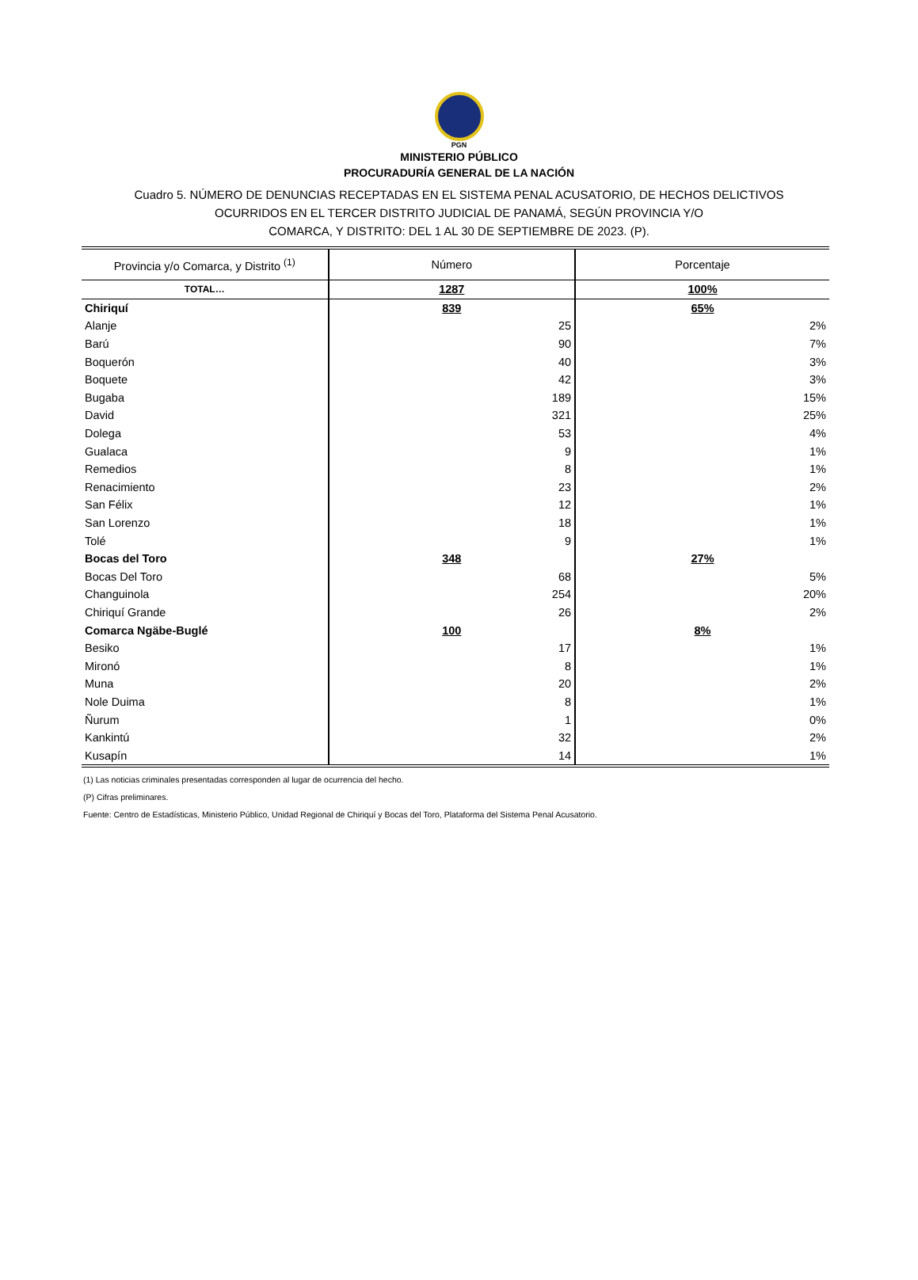PGN
MINISTERIO PÚBLICO
PROCURADURÍA GENERAL DE LA NACIÓN
Cuadro 5. NÚMERO DE DENUNCIAS RECEPTADAS EN EL SISTEMA PENAL ACUSATORIO, DE HECHOS DELICTIVOS
OCURRIDOS EN EL TERCER DISTRITO JUDICIAL DE PANAMÁ, SEGÚN PROVINCIA Y/O
COMARCA, Y DISTRITO: DEL 1 AL 30 DE SEPTIEMBRE DE 2023. (P).
| Provincia y/o Comarca, y Distrito <sup>(1)</sup> | Número | Porcentaje |
| --- | --- | --- |
| TOTAL… | 1287 | 100% |
| Chiriquí | 839 | 65% |
| Alanje | 25 | 2% |
| Barú | 90 | 7% |
| Boquerón | 40 | 3% |
| Boquete | 42 | 3% |
| Bugaba | 189 | 15% |
| David | 321 | 25% |
| Dolega | 53 | 4% |
| Gualaca | 9 | 1% |
| Remedios | 8 | 1% |
| Renacimiento | 23 | 2% |
| San Félix | 12 | 1% |
| San Lorenzo | 18 | 1% |
| Tolé | 9 | 1% |
| Bocas del Toro | 348 | 27% |
| Bocas Del Toro | 68 | 5% |
| Changuinola | 254 | 20% |
| Chiriquí Grande | 26 | 2% |
| Comarca Ngäbe-Buglé | 100 | 8% |
| Besiko | 17 | 1% |
| Mironó | 8 | 1% |
| Muna | 20 | 2% |
| Nole Duima | 8 | 1% |
| Ñurum | 1 | 0% |
| Kankintú | 32 | 2% |
| Kusapín | 14 | 1% |
(1) Las noticias criminales presentadas corresponden al lugar de ocurrencia del hecho.
(P) Cifras preliminares.
Fuente: Centro de Estadísticas, Ministerio Público, Unidad Regional de Chiriquí y Bocas del Toro, Plataforma del Sistema Penal Acusatorio.